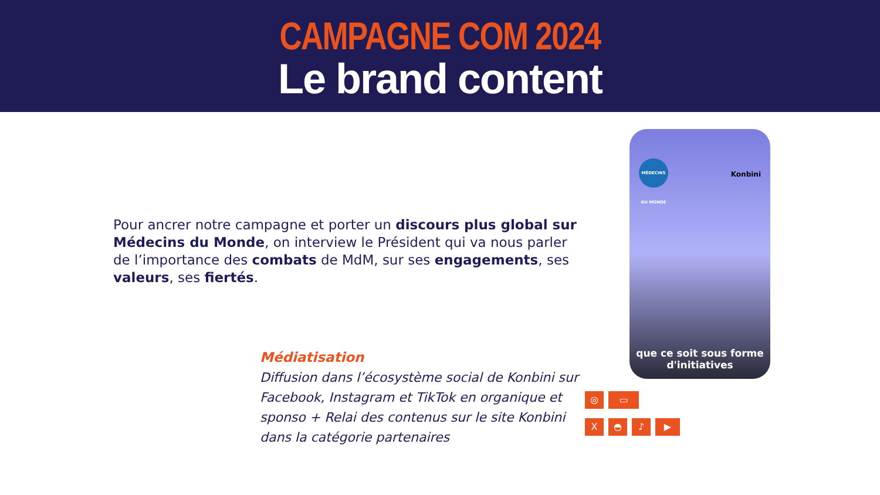CAMPAGNE COM 2024
Le brand content
Pour ancrer notre campagne et porter un discours plus global sur Médecins du Monde, on interview le Président qui va nous parler de l’importance des combats de MdM, sur ses engagements, ses valeurs, ses fiertés.
Médiatisation
Diffusion dans l’écosystème social de Konbini sur Facebook, Instagram et TikTok en organique et sponso + Relai des contenus sur le site Konbini dans la catégorie partenaires
MÉDECINS DU MONDE
Konbini
que ce soit sous forme d'initiatives
◎ ▭
X ◓ ♪ ▶